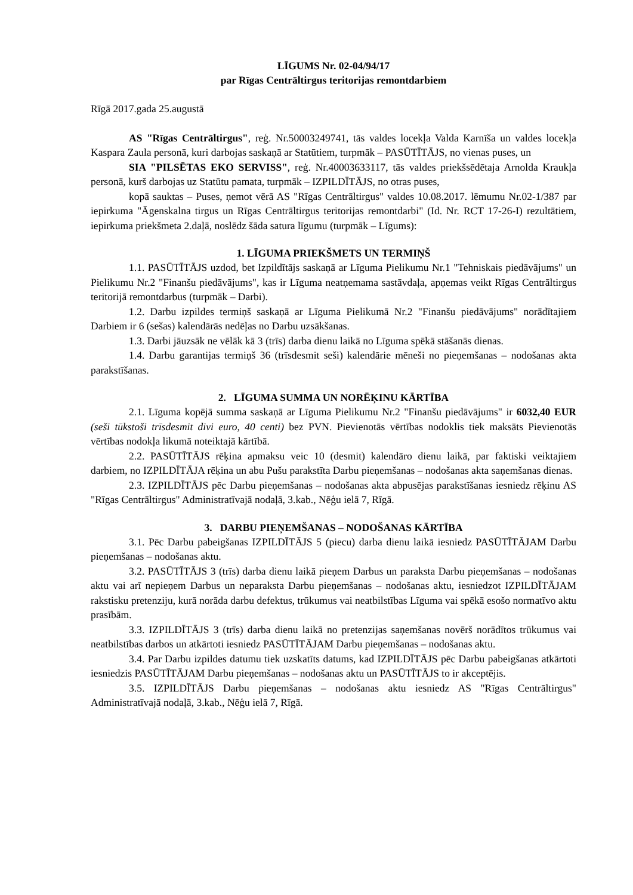LĪGUMS Nr. 02-04/94/17
par Rīgas Centrāltirgus teritorijas remontdarbiem
Rīgā 2017.gada 25.augustā
AS "Rīgas Centrāltirgus", reģ. Nr.50003249741, tās valdes locekļa Valda Karnīša un valdes locekļa Kaspara Zaula personā, kuri darbojas saskaņā ar Statūtiem, turpmāk – PASŪTĪTĀJS, no vienas puses, un
SIA "PILSĒTAS EKO SERVISS", reģ. Nr.40003633117, tās valdes priekšsēdētaja Arnolda Kraukļa personā, kurš darbojas uz Statūtu pamata, turpmāk – IZPILDĪTĀJS, no otras puses,
kopā sauktas – Puses, ņemot vērā AS "Rīgas Centrāltirgus" valdes 10.08.2017. lēmumu Nr.02-1/387 par iepirkuma "Āgenskalna tirgus un Rīgas Centrāltirgus teritorijas remontdarbi" (Id. Nr. RCT 17-26-I) rezultātiem, iepirkuma priekšmeta 2.daļā, noslēdz šāda satura līgumu (turpmāk – Līgums):
1. LĪGUMA PRIEKŠMETS UN TERMIŅŠ
1.1. PASŪTĪTĀJS uzdod, bet Izpildītājs saskaņā ar Līguma Pielikumu Nr.1 "Tehniskais piedāvājums" un Pielikumu Nr.2 "Finanšu piedāvājums", kas ir Līguma neatņemama sastāvdaļa, apņemas veikt Rīgas Centrāltirgus teritorijā remontdarbus (turpmāk – Darbi).
1.2. Darbu izpildes termiņš saskaņā ar Līguma Pielikumā Nr.2 "Finanšu piedāvājums" norādītajiem Darbiem ir 6 (sešas) kalendārās nedēļas no Darbu uzsākšanas.
1.3. Darbi jāuzsāk ne vēlāk kā 3 (trīs) darba dienu laikā no Līguma spēkā stāšanās dienas.
1.4. Darbu garantijas termiņš 36 (trīsdesmit seši) kalendārie mēneši no pieņemšanas – nodošanas akta parakstīšanas.
2. LĪGUMA SUMMA UN NORĒĶINU KĀRTĪBA
2.1. Līguma kopējā summa saskaņā ar Līguma Pielikumu Nr.2 "Finanšu piedāvājums" ir 6032,40 EUR (seši tūkstoši trīsdesmit divi euro, 40 centi) bez PVN. Pievienotās vērtības nodoklis tiek maksāts Pievienotās vērtības nodokļa likumā noteiktajā kārtībā.
2.2. PASŪTĪTĀJS rēķina apmaksu veic 10 (desmit) kalendāro dienu laikā, par faktiski veiktajiem darbiem, no IZPILDĪTĀJA rēķina un abu Pušu parakstīta Darbu pieņemšanas – nodošanas akta saņemšanas dienas.
2.3. IZPILDĪTĀJS pēc Darbu pieņemšanas – nodošanas akta abpusējas parakstīšanas iesniedz rēķinu AS "Rīgas Centrāltirgus" Administratīvajā nodaļā, 3.kab., Nēģu ielā 7, Rīgā.
3. DARBU PIEŅEMŠANAS – NODOŠANAS KĀRTĪBA
3.1. Pēc Darbu pabeigšanas IZPILDĪTĀJS 5 (piecu) darba dienu laikā iesniedz PASŪTĪTĀJAM Darbu pieņemšanas – nodošanas aktu.
3.2. PASŪTĪTĀJS 3 (trīs) darba dienu laikā pieņem Darbus un paraksta Darbu pieņemšanas – nodošanas aktu vai arī nepieņem Darbus un neparaksta Darbu pieņemšanas – nodošanas aktu, iesniedzot IZPILDĪTĀJAM rakstisku pretenziju, kurā norāda darbu defektus, trūkumus vai neatbilstības Līguma vai spēkā esošo normatīvo aktu prasībām.
3.3. IZPILDĪTĀJS 3 (trīs) darba dienu laikā no pretenzijas saņemšanas novērš norādītos trūkumus vai neatbilstības darbos un atkārtoti iesniedz PASŪTĪTĀJAM Darbu pieņemšanas – nodošanas aktu.
3.4. Par Darbu izpildes datumu tiek uzskatīts datums, kad IZPILDĪTĀJS pēc Darbu pabeigšanas atkārtoti iesniedzis PASŪTĪTĀJAM Darbu pieņemšanas – nodošanas aktu un PASŪTĪTĀJS to ir akceptējis.
3.5. IZPILDĪTĀJS Darbu pieņemšanas – nodošanas aktu iesniedz AS "Rīgas Centrāltirgus" Administratīvajā nodaļā, 3.kab., Nēģu ielā 7, Rīgā.